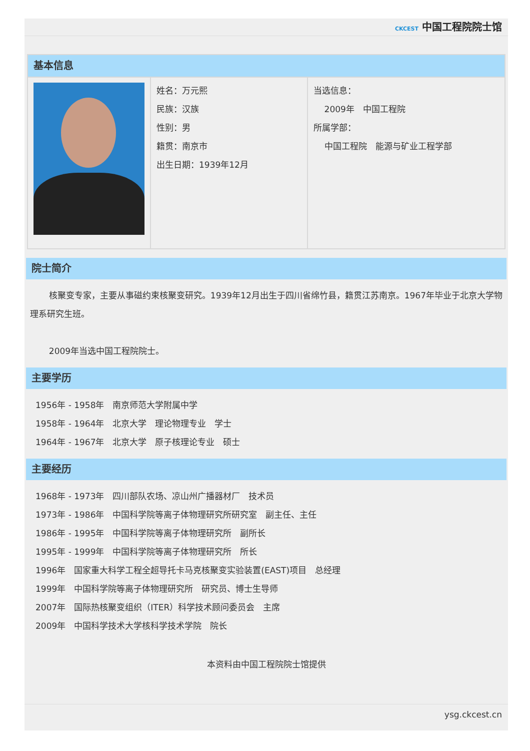CKCEST 中国工程院院士馆
| 基本信息 | | |
| | 姓名：万元熙 民族：汉族 性别：男 籍贯：南京市 出生日期：1939年12月 | 当选信息： 2009年 中国工程院 所属学部： 中国工程院 能源与矿业工程学部 |
院士简介
核聚变专家，主要从事磁约束核聚变研究。1939年12月出生于四川省绵竹县，籍贯江苏南京。1967年毕业于北京大学物理系研究生班。
2009年当选中国工程院院士。
主要学历
1956年 - 1958年　南京师范大学附属中学
1958年 - 1964年　北京大学　理论物理专业　学士
1964年 - 1967年　北京大学　原子核理论专业　硕士
主要经历
1968年 - 1973年　四川部队农场、凉山州广播器材厂　技术员
1973年 - 1986年　中国科学院等离子体物理研究所研究室　副主任、主任
1986年 - 1995年　中国科学院等离子体物理研究所　副所长
1995年 - 1999年　中国科学院等离子体物理研究所　所长
1996年　国家重大科学工程全超导托卡马克核聚变实验装置(EAST)项目　总经理
1999年　中国科学院等离子体物理研究所　研究员、博士生导师
2007年　国际热核聚变组织（ITER）科学技术顾问委员会　主席
2009年　中国科学技术大学核科学技术学院　院长
本资料由中国工程院院士馆提供
ysg.ckcest.cn